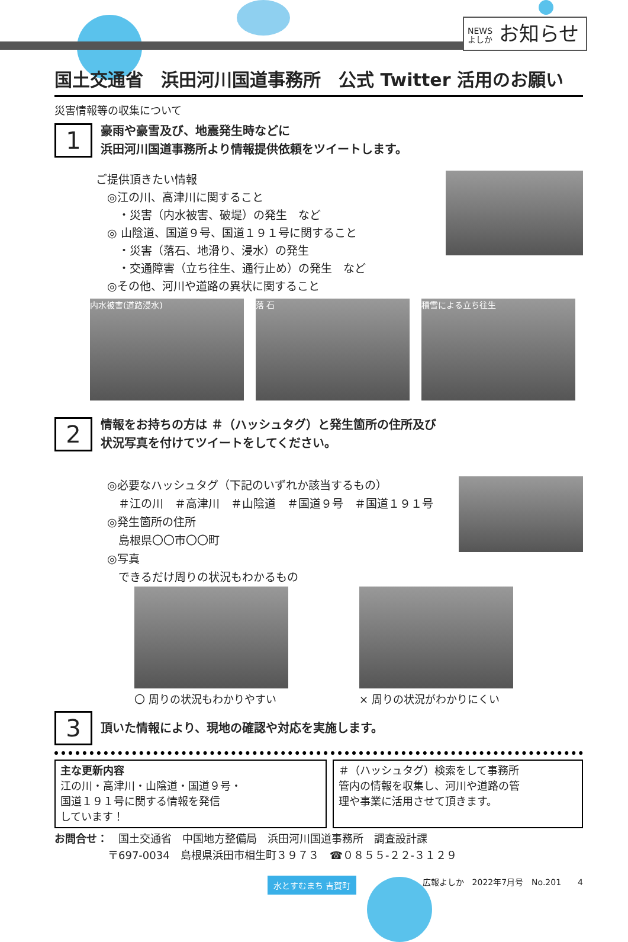NEWS
よしか お知らせ
国土交通省　浜田河川国道事務所　公式 Twitter 活用のお願い
災害情報等の収集について
1
豪雨や豪雪及び、地震発生時などに
浜田河川国道事務所より情報提供依頼をツイートします。
ご提供頂きたい情報
　◎江の川、高津川に関すること
　　・災害（内水被害、破堤）の発生　など
　◎ 山陰道、国道９号、国道１９１号に関すること
　　・災害（落石、地滑り、浸水）の発生
　　・交通障害（立ち往生、通行止め）の発生　など
　◎その他、河川や道路の異状に関すること
内水被害(道路浸水) 落 石 積雪による立ち往生
2
情報をお持ちの方は ＃（ハッシュタグ）と発生箇所の住所及び
状況写真を付けてツイートをしてください。
　◎必要なハッシュタグ（下記のいずれか該当するもの）
　　＃江の川　＃高津川　＃山陰道　＃国道９号　＃国道１９１号
　◎発生箇所の住所
　　島根県〇〇市〇〇町
　◎写真
　　できるだけ周りの状況もわかるもの
〇 周りの状況もわかりやすい
× 周りの状況がわかりにくい
3
頂いた情報により、現地の確認や対応を実施します。
主な更新内容
江の川・高津川・山陰道・国道９号・
国道１９１号に関する情報を発信
しています！
＃（ハッシュタグ）検索をして事務所
管内の情報を収集し、河川や道路の管
理や事業に活用させて頂きます。
お問合せ：　国土交通省　中国地方整備局　浜田河川国道事務所　調査設計課
　　　　　〒697-0034　島根県浜田市相生町３９７３　☎０８５５-２２-３１２９
水とすむまち 吉賀町 広報よしか　2022年7月号　No.201　　4